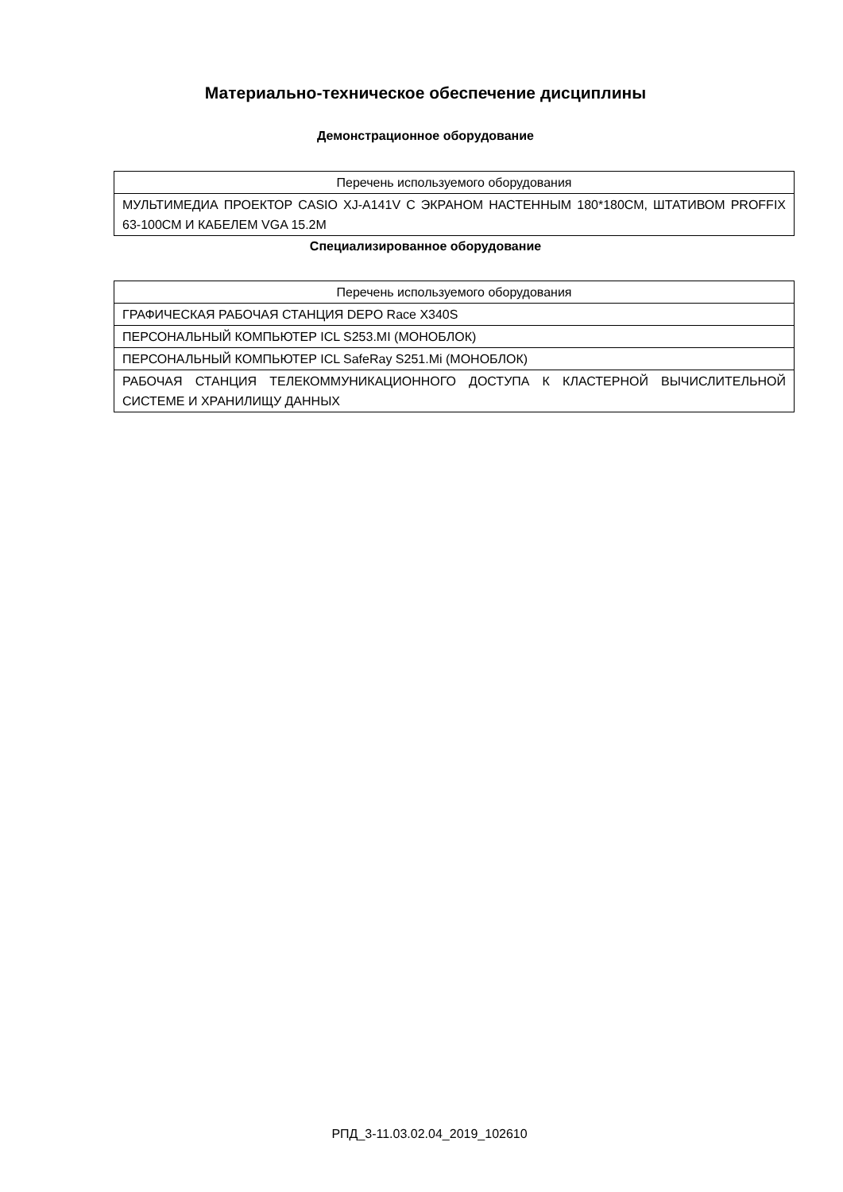Материально-техническое обеспечение дисциплины
Демонстрационное оборудование
| Перечень используемого оборудования |
| МУЛЬТИМЕДИА ПРОЕКТОР CASIO XJ-A141V С ЭКРАНОМ НАСТЕННЫМ 180*180СМ, ШТАТИВОМ PROFFIX 63-100СМ И КАБЕЛЕМ VGA 15.2M |
Специализированное оборудование
| Перечень используемого оборудования |
| ГРАФИЧЕСКАЯ РАБОЧАЯ СТАНЦИЯ DEPO Race X340S |
| ПЕРСОНАЛЬНЫЙ КОМПЬЮТЕР ICL S253.MI (МОНОБЛОК) |
| ПЕРСОНАЛЬНЫЙ КОМПЬЮТЕР ICL SafeRay S251.Mi (МОНОБЛОК) |
| РАБОЧАЯ СТАНЦИЯ ТЕЛЕКОММУНИКАЦИОННОГО ДОСТУПА К КЛАСТЕРНОЙ ВЫЧИСЛИТЕЛЬНОЙ СИСТЕМЕ И ХРАНИЛИЩУ ДАННЫХ |
РПД_3-11.03.02.04_2019_102610